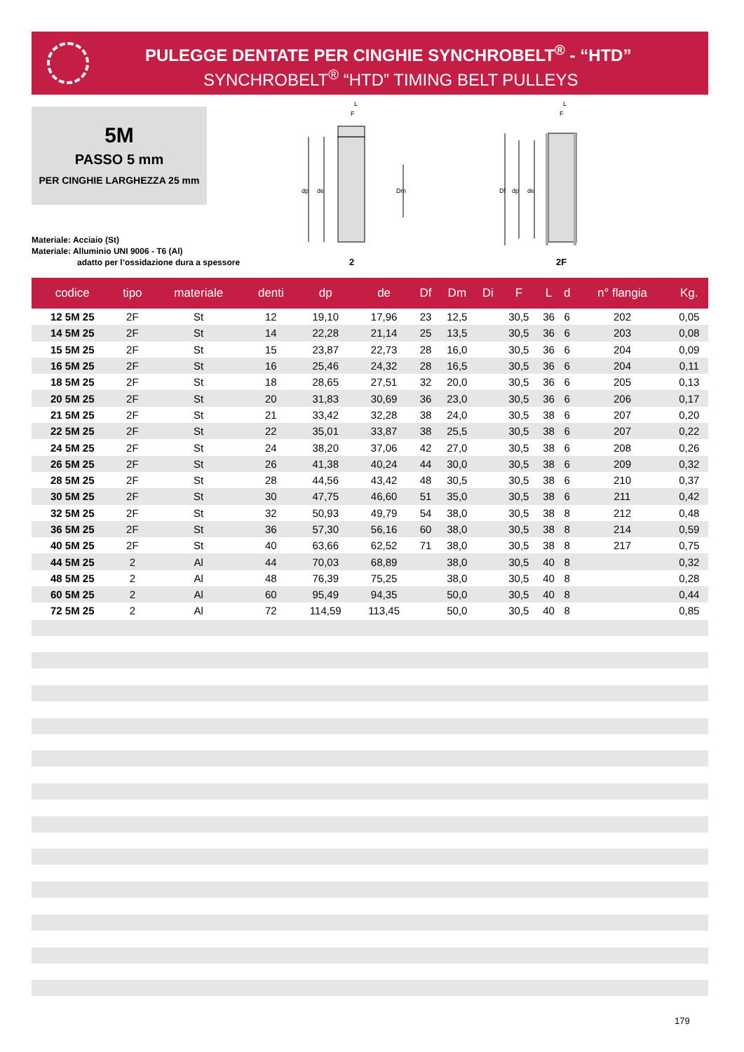PULEGGE DENTATE PER CINGHIE SYNCHROBELT<sup>®</sup> - “HTD”
SYNCHROBELT<sup>®</sup> “HTD” TIMING BELT PULLEYS
5M
PASSO 5 mm
PER CINGHIE LARGHEZZA 25 mm
Materiale: Acciaio (St)
Materiale: Alluminio UNI 9006 - T6 (Al)
adatto per l’ossidazione dura a spessore
dp
de
Dm
F
L
2
Df
dp
de
F
L
2F
| codice | tipo | materiale | denti | dp | de | Df | Dm | Di | F | L | d | n° flangia | Kg. |
| --- | --- | --- | --- | --- | --- | --- | --- | --- | --- | --- | --- | --- | --- |
| 12 5M 25 | 2F | St | 12 | 19,10 | 17,96 | 23 | 12,5 | | 30,5 | 36 | 6 | 202 | 0,05 |
| 14 5M 25 | 2F | St | 14 | 22,28 | 21,14 | 25 | 13,5 | | 30,5 | 36 | 6 | 203 | 0,08 |
| 15 5M 25 | 2F | St | 15 | 23,87 | 22,73 | 28 | 16,0 | | 30,5 | 36 | 6 | 204 | 0,09 |
| 16 5M 25 | 2F | St | 16 | 25,46 | 24,32 | 28 | 16,5 | | 30,5 | 36 | 6 | 204 | 0,11 |
| 18 5M 25 | 2F | St | 18 | 28,65 | 27,51 | 32 | 20,0 | | 30,5 | 36 | 6 | 205 | 0,13 |
| 20 5M 25 | 2F | St | 20 | 31,83 | 30,69 | 36 | 23,0 | | 30,5 | 36 | 6 | 206 | 0,17 |
| 21 5M 25 | 2F | St | 21 | 33,42 | 32,28 | 38 | 24,0 | | 30,5 | 38 | 6 | 207 | 0,20 |
| 22 5M 25 | 2F | St | 22 | 35,01 | 33,87 | 38 | 25,5 | | 30,5 | 38 | 6 | 207 | 0,22 |
| 24 5M 25 | 2F | St | 24 | 38,20 | 37,06 | 42 | 27,0 | | 30,5 | 38 | 6 | 208 | 0,26 |
| 26 5M 25 | 2F | St | 26 | 41,38 | 40,24 | 44 | 30,0 | | 30,5 | 38 | 6 | 209 | 0,32 |
| 28 5M 25 | 2F | St | 28 | 44,56 | 43,42 | 48 | 30,5 | | 30,5 | 38 | 6 | 210 | 0,37 |
| 30 5M 25 | 2F | St | 30 | 47,75 | 46,60 | 51 | 35,0 | | 30,5 | 38 | 6 | 211 | 0,42 |
| 32 5M 25 | 2F | St | 32 | 50,93 | 49,79 | 54 | 38,0 | | 30,5 | 38 | 8 | 212 | 0,48 |
| 36 5M 25 | 2F | St | 36 | 57,30 | 56,16 | 60 | 38,0 | | 30,5 | 38 | 8 | 214 | 0,59 |
| 40 5M 25 | 2F | St | 40 | 63,66 | 62,52 | 71 | 38,0 | | 30,5 | 38 | 8 | 217 | 0,75 |
| 44 5M 25 | 2 | Al | 44 | 70,03 | 68,89 | | 38,0 | | 30,5 | 40 | 8 | | 0,32 |
| 48 5M 25 | 2 | Al | 48 | 76,39 | 75,25 | | 38,0 | | 30,5 | 40 | 8 | | 0,28 |
| 60 5M 25 | 2 | Al | 60 | 95,49 | 94,35 | | 50,0 | | 30,5 | 40 | 8 | | 0,44 |
| 72 5M 25 | 2 | Al | 72 | 114,59 | 113,45 | | 50,0 | | 30,5 | 40 | 8 | | 0,85 |
179